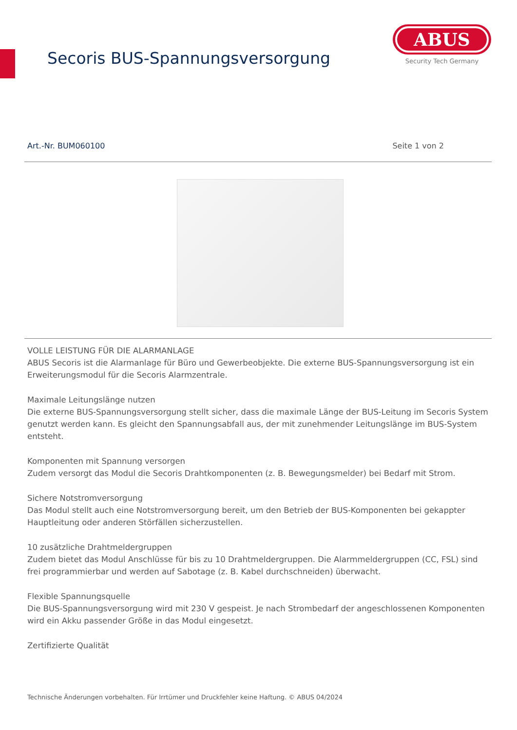Secoris BUS-Spannungsversorgung
ABUS
Security Tech Germany
Art.-Nr. BUM060100 Seite 1 von 2
VOLLE LEISTUNG FÜR DIE ALARMANLAGE
ABUS Secoris ist die Alarmanlage für Büro und Gewerbeobjekte. Die externe BUS-Spannungsversorgung ist ein Erweiterungsmodul für die Secoris Alarmzentrale.
Maximale Leitungslänge nutzen
Die externe BUS-Spannungsversorgung stellt sicher, dass die maximale Länge der BUS-Leitung im Secoris System genutzt werden kann. Es gleicht den Spannungsabfall aus, der mit zunehmender Leitungslänge im BUS-System entsteht.
Komponenten mit Spannung versorgen
Zudem versorgt das Modul die Secoris Drahtkomponenten (z. B. Bewegungsmelder) bei Bedarf mit Strom.
Sichere Notstromversorgung
Das Modul stellt auch eine Notstromversorgung bereit, um den Betrieb der BUS-Komponenten bei gekappter Hauptleitung oder anderen Störfällen sicherzustellen.
10 zusätzliche Drahtmeldergruppen
Zudem bietet das Modul Anschlüsse für bis zu 10 Drahtmeldergruppen. Die Alarmmeldergruppen (CC, FSL) sind frei programmierbar und werden auf Sabotage (z. B. Kabel durchschneiden) überwacht.
Flexible Spannungsquelle
Die BUS-Spannungsversorgung wird mit 230 V gespeist. Je nach Strombedarf der angeschlossenen Komponenten wird ein Akku passender Größe in das Modul eingesetzt.
Zertifizierte Qualität
Technische Änderungen vorbehalten. Für Irrtümer und Druckfehler keine Haftung. © ABUS 04/2024